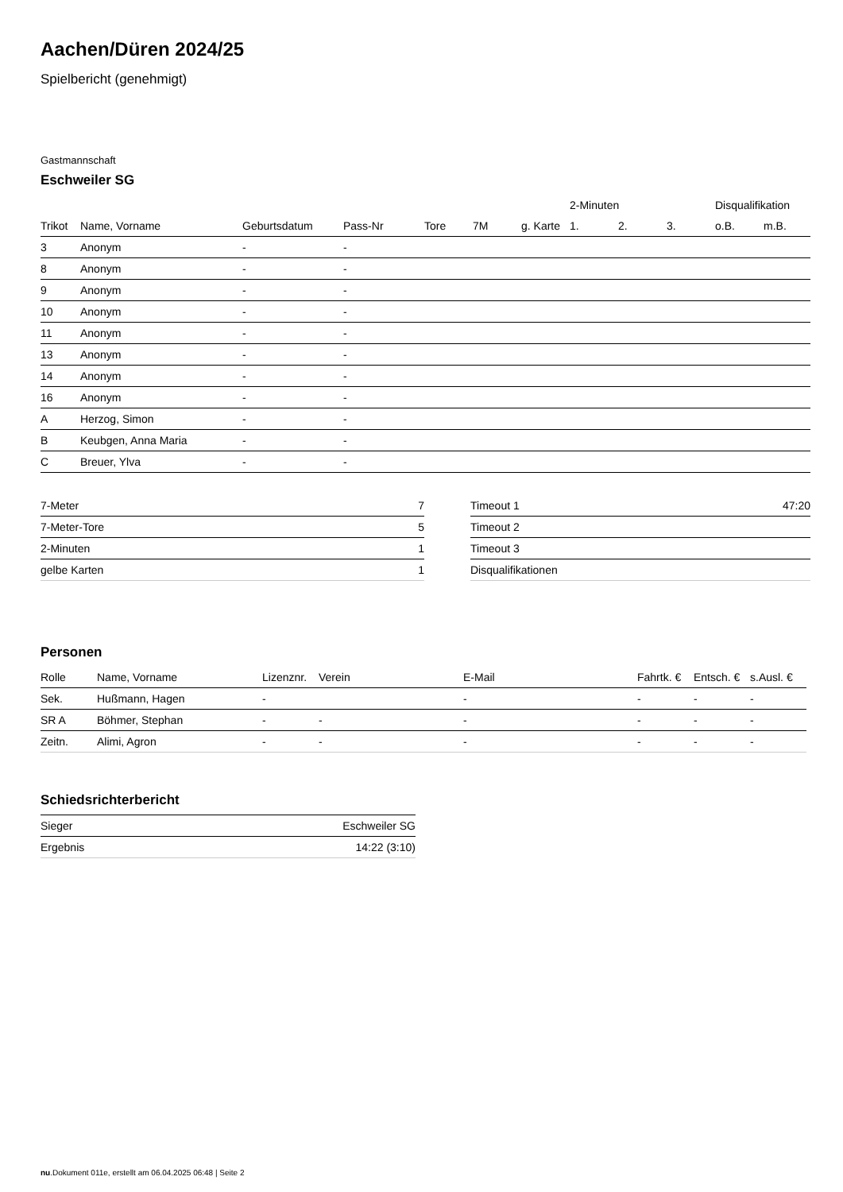Aachen/Düren 2024/25
Spielbericht (genehmigt)
Gastmannschaft
Eschweiler SG
| | | | | | | | 2-Minuten | | | Disqualifikation | |
| --- | --- | --- | --- | --- | --- | --- | --- | --- | --- | --- | --- |
| Trikot | Name, Vorname | Geburtsdatum | Pass-Nr | Tore | 7M | g. Karte | 1. | 2. | 3. | o.B. | m.B. |
| 3 | Anonym | - | - | | | | | | | | |
| 8 | Anonym | - | - | | | | | | | | |
| 9 | Anonym | - | - | | | | | | | | |
| 10 | Anonym | - | - | | | | | | | | |
| 11 | Anonym | - | - | | | | | | | | |
| 13 | Anonym | - | - | | | | | | | | |
| 14 | Anonym | - | - | | | | | | | | |
| 16 | Anonym | - | - | | | | | | | | |
| A | Herzog, Simon | - | - | | | | | | | | |
| B | Keubgen, Anna Maria | - | - | | | | | | | | |
| C | Breuer, Ylva | - | - | | | | | | | | |
| 7-Meter | 7 |
| 7-Meter-Tore | 5 |
| 2-Minuten | 1 |
| gelbe Karten | 1 |
| Timeout 1 | 47:20 |
| Timeout 2 | |
| Timeout 3 | |
| Disqualifikationen | |
Personen
| Rolle | Name, Vorname | Lizenznr. | Verein | E-Mail | Fahrtk. € | Entsch. € | s.Ausl. € |
| --- | --- | --- | --- | --- | --- | --- | --- |
| Sek. | Hußmann, Hagen | - | | - | - | - | - |
| SR A | Böhmer, Stephan | - | - | - | - | - | - |
| Zeitn. | Alimi, Agron | - | - | - | - | - | - |
Schiedsrichterbericht
| Sieger | Eschweiler SG |
| Ergebnis | 14:22 (3:10) |
nu.Dokument 011e, erstellt am 06.04.2025 06:48 | Seite 2